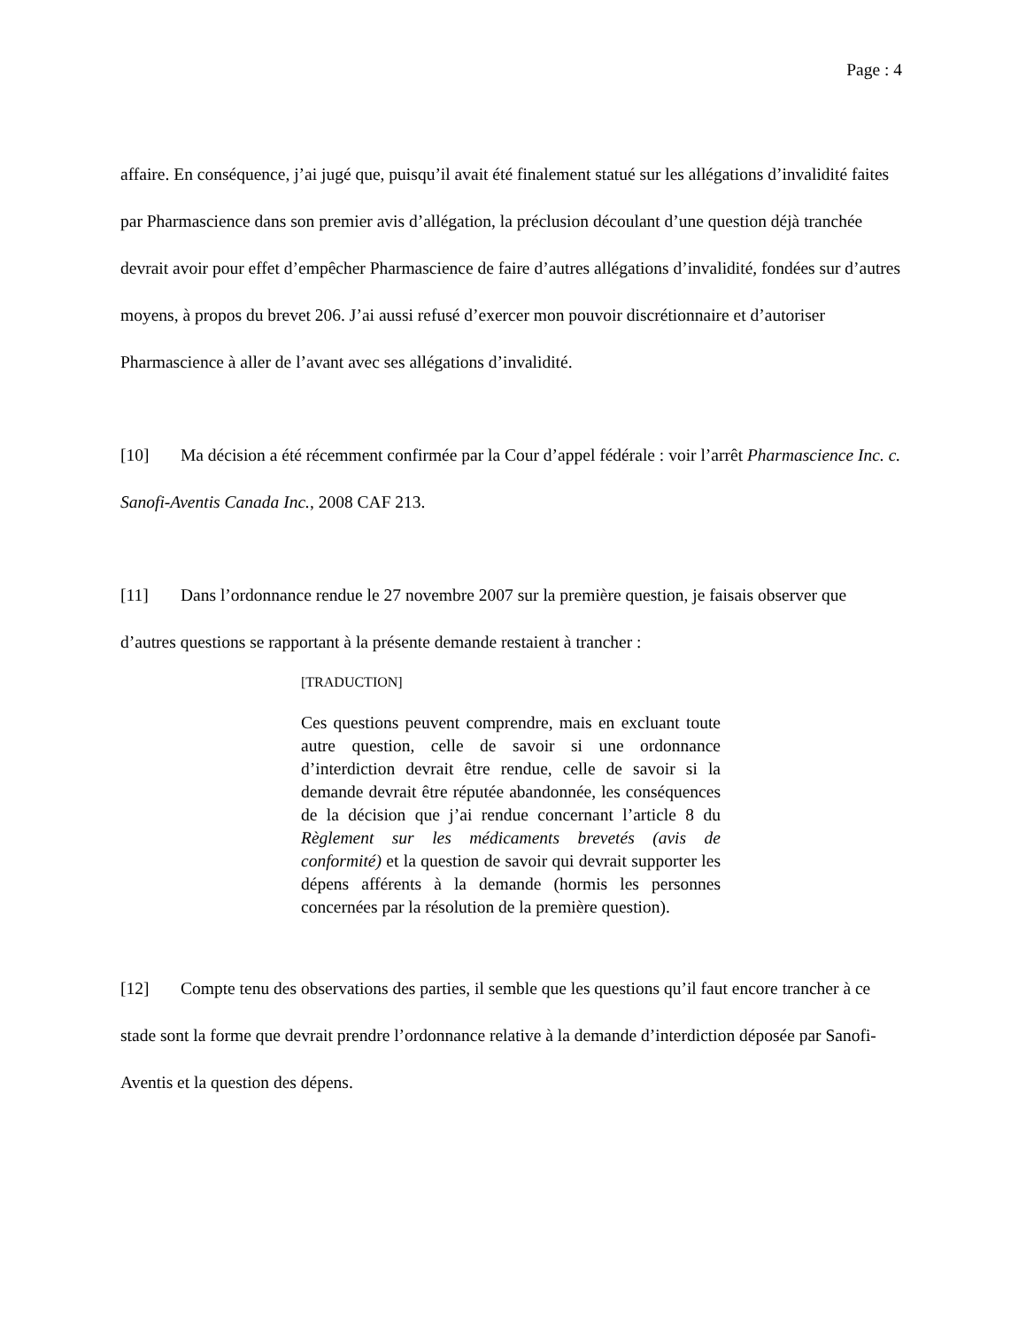Page : 4
affaire. En conséquence, j’ai jugé que, puisqu’il avait été finalement statué sur les allégations d’invalidité faites par Pharmascience dans son premier avis d’allégation, la préclusion découlant d’une question déjà tranchée devrait avoir pour effet d’empêcher Pharmascience de faire d’autres allégations d’invalidité, fondées sur d’autres moyens, à propos du brevet 206. J’ai aussi refusé d’exercer mon pouvoir discrétionnaire et d’autoriser Pharmascience à aller de l’avant avec ses allégations d’invalidité.
[10] Ma décision a été récemment confirmée par la Cour d’appel fédérale : voir l’arrêt Pharmascience Inc. c. Sanofi-Aventis Canada Inc., 2008 CAF 213.
[11] Dans l’ordonnance rendue le 27 novembre 2007 sur la première question, je faisais observer que d’autres questions se rapportant à la présente demande restaient à trancher :
[TRADUCTION]
Ces questions peuvent comprendre, mais en excluant toute autre question, celle de savoir si une ordonnance d’interdiction devrait être rendue, celle de savoir si la demande devrait être réputée abandonnée, les conséquences de la décision que j’ai rendue concernant l’article 8 du Règlement sur les médicaments brevetés (avis de conformité) et la question de savoir qui devrait supporter les dépens afférents à la demande (hormis les personnes concernées par la résolution de la première question).
[12] Compte tenu des observations des parties, il semble que les questions qu’il faut encore trancher à ce stade sont la forme que devrait prendre l’ordonnance relative à la demande d’interdiction déposée par Sanofi-Aventis et la question des dépens.